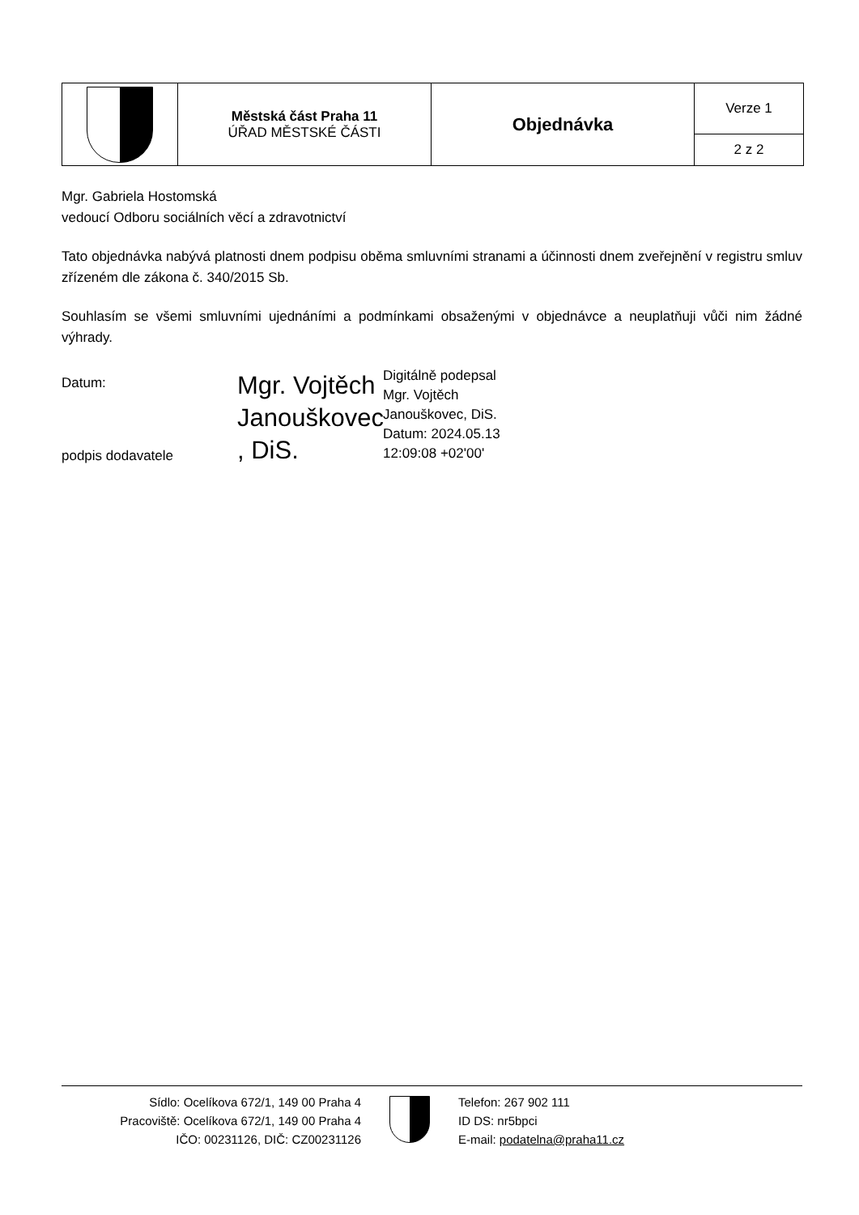| | Městská část Praha 11 ÚŘAD MĚSTSKÉ ČÁSTI | Objednávka | Verze 1 |
| | | | 2 z 2 |
Mgr. Gabriela Hostomská
vedoucí Odboru sociálních věcí a zdravotnictví
Tato objednávka nabývá platnosti dnem podpisu oběma smluvními stranami a účinnosti dnem zveřejnění v registru smluv zřízeném dle zákona č. 340/2015 Sb.
Souhlasím se všemi smluvními ujednáními a podmínkami obsaženými v objednávce a neuplatňuji vůči nim žádné výhrady.
Datum:
podpis dodavatele
Mgr. Vojtěch Janouškovec , DiS.
Digitálně podepsal
Mgr. Vojtěch
Janouškovec, DiS.
Datum: 2024.05.13
12:09:08 +02'00'
Sídlo: Ocelíkova 672/1, 149 00 Praha 4
Pracoviště: Ocelíkova 672/1, 149 00 Praha 4
IČO: 00231126, DIČ: CZ00231126
Telefon: 267 902 111
ID DS: nr5bpci
E-mail: podatelna@praha11.cz